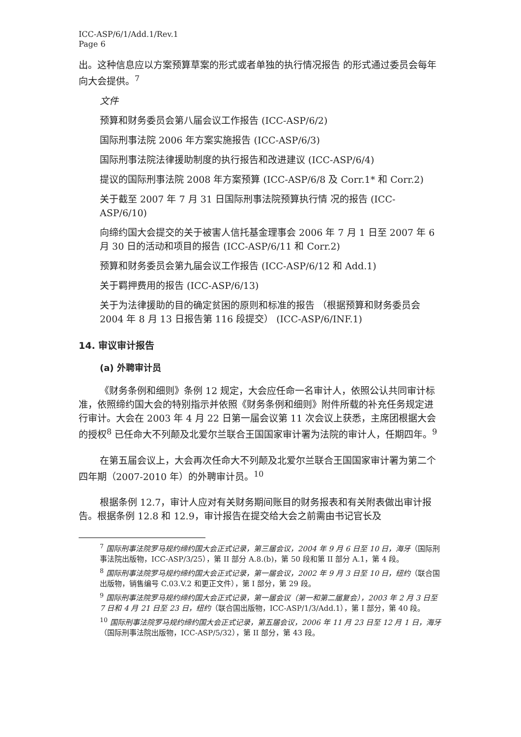ICC-ASP/6/1/Add.1/Rev.1
Page 6
出。这种信息应以方案预算草案的形式或者单独的执行情况报告 的形式通过委员会每年向大会提供。<sup>7</sup>
文件
预算和财务委员会第八届会议工作报告 (ICC-ASP/6/2)
国际刑事法院 2006 年方案实施报告 (ICC-ASP/6/3)
国际刑事法院法律援助制度的执行报告和改进建议 (ICC-ASP/6/4)
提议的国际刑事法院 2008 年方案预算 (ICC-ASP/6/8 及 Corr.1* 和 Corr.2)
关于截至 2007 年 7 月 31 日国际刑事法院预算执行情 况的报告 (ICC-ASP/6/10)
向缔约国大会提交的关于被害人信托基金理事会 2006 年 7 月 1 日至 2007 年 6 月 30 日的活动和项目的报告 (ICC-ASP/6/11 和 Corr.2)
预算和财务委员会第九届会议工作报告 (ICC-ASP/6/12 和 Add.1)
关于羁押费用的报告 (ICC-ASP/6/13)
关于为法律援助的目的确定贫困的原则和标准的报告 （根据预算和财务委员会 2004 年 8 月 13 日报告第 116 段提交） (ICC-ASP/6/INF.1)
14. 审议审计报告
(a) 外聘审计员
《财务条例和细则》条例 12 规定，大会应任命一名审计人，依照公认共同审计标准，依照缔约国大会的特别指示并依照《财务条例和细则》附件所载的补充任务规定进行审计。大会在 2003 年 4 月 22 日第一届会议第 11 次会议上获悉，主席团根据大会的授权<sup>8</sup> 已任命大不列颠及北爱尔兰联合王国国家审计署为法院的审计人，任期四年。<sup>9</sup>
在第五届会议上，大会再次任命大不列颠及北爱尔兰联合王国国家审计署为第二个四年期（2007-2010 年）的外聘审计员。<sup>10</sup>
根据条例 12.7，审计人应对有关财务期间账目的财务报表和有关附表做出审计报告。根据条例 12.8 和 12.9，审计报告在提交给大会之前需由书记官长及
<sup>7</sup> 国际刑事法院罗马规约缔约国大会正式记录，第三届会议，2004 年 9 月 6 日至 10 日，海牙（国际刑事法院出版物，ICC-ASP/3/25），第 II 部分 A.8.(b)，第 50 段和第 II 部分 A.1，第 4 段。
<sup>8</sup> 国际刑事法院罗马规约缔约国大会正式记录，第一届会议，2002 年 9 月 3 日至 10 日，纽约（联合国出版物，销售编号 C.03.V.2 和更正文件），第 I 部分，第 29 段。
<sup>9</sup> 国际刑事法院罗马规约缔约国大会正式记录，第一届会议（第一和第二届复会），2003 年 2 月 3 日至 7 日和 4 月 21 日至 23 日，纽约（联合国出版物，ICC-ASP/1/3/Add.1），第 I 部分，第 40 段。
<sup>10</sup> 国际刑事法院罗马规约缔约国大会正式记录，第五届会议，2006 年 11 月 23 日至 12 月 1 日，海牙（国际刑事法院出版物，ICC-ASP/5/32），第 II 部分，第 43 段。